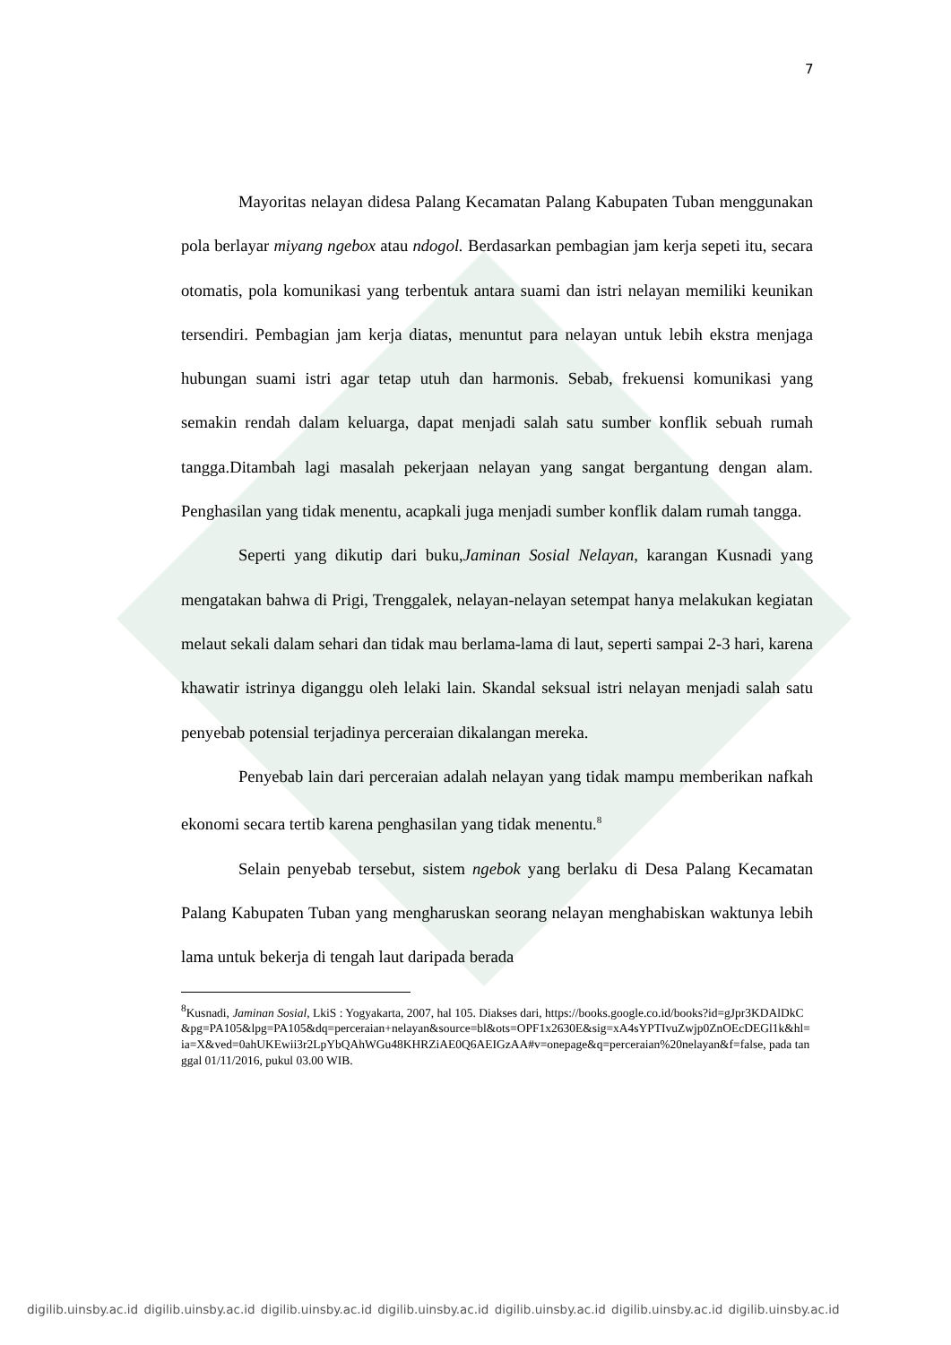7
Mayoritas nelayan didesa Palang Kecamatan Palang Kabupaten Tuban menggunakan pola berlayar miyang ngebox atau ndogol. Berdasarkan pembagian jam kerja sepeti itu, secara otomatis, pola komunikasi yang terbentuk antara suami dan istri nelayan memiliki keunikan tersendiri. Pembagian jam kerja diatas, menuntut para nelayan untuk lebih ekstra menjaga hubungan suami istri agar tetap utuh dan harmonis. Sebab, frekuensi komunikasi yang semakin rendah dalam keluarga, dapat menjadi salah satu sumber konflik sebuah rumah tangga.Ditambah lagi masalah pekerjaan nelayan yang sangat bergantung dengan alam. Penghasilan yang tidak menentu, acapkali juga menjadi sumber konflik dalam rumah tangga.
Seperti yang dikutip dari buku,Jaminan Sosial Nelayan, karangan Kusnadi yang mengatakan bahwa di Prigi, Trenggalek, nelayan-nelayan setempat hanya melakukan kegiatan melaut sekali dalam sehari dan tidak mau berlama-lama di laut, seperti sampai 2-3 hari, karena khawatir istrinya diganggu oleh lelaki lain. Skandal seksual istri nelayan menjadi salah satu penyebab potensial terjadinya perceraian dikalangan mereka.
Penyebab lain dari perceraian adalah nelayan yang tidak mampu memberikan nafkah ekonomi secara tertib karena penghasilan yang tidak menentu.<sup>8</sup>
Selain penyebab tersebut, sistem ngebok yang berlaku di Desa Palang Kecamatan Palang Kabupaten Tuban yang mengharuskan seorang nelayan menghabiskan waktunya lebih lama untuk bekerja di tengah laut daripada berada
<sup>8</sup> Kusnadi, Jaminan Sosial, LkiS : Yogyakarta, 2007, hal 105. Diakses dari, https://books.google.co.id/books?id=gJpr3KDAlDkC&pg=PA105&lpg=PA105&dq=perceraian+nelayan&source=bl&ots=OPF1x2630E&sig=xA4sYPTIvuZwjp0ZnOEcDEGl1k&hl=ia=X&ved=0ahUKEwii3r2LpYbQAhWGu48KHRZiAE0Q6AEIGzAA#v=onepage&q=perceraian%20nelayan&f=false, pada tanggal 01/11/2016, pukul 03.00 WIB.
digilib.uinsby.ac.id digilib.uinsby.ac.id digilib.uinsby.ac.id digilib.uinsby.ac.id digilib.uinsby.ac.id digilib.uinsby.ac.id digilib.uinsby.ac.id